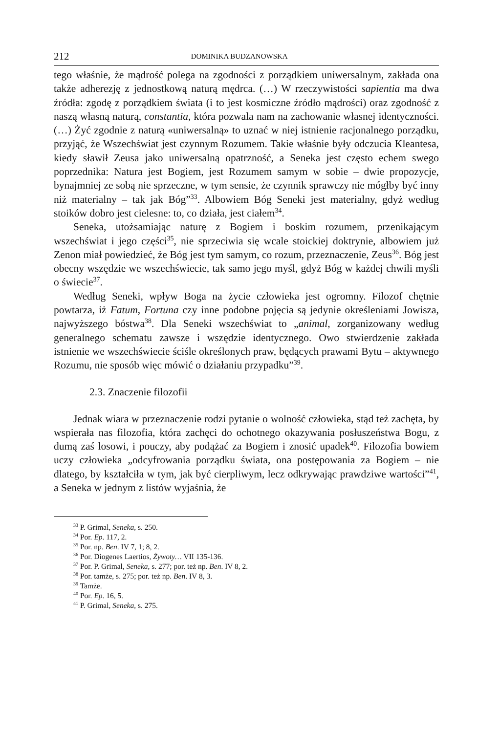212 DOMINIKA BUDZANOWSKA
tego właśnie, że mądrość polega na zgodności z porządkiem uniwersalnym, zakłada ona także adherezję z jednostkową naturą mędrca. (…) W rzeczywistości sapientia ma dwa źródła: zgodę z porządkiem świata (i to jest kosmiczne źródło mądrości) oraz zgodność z naszą własną naturą, constantia, która pozwala nam na zachowanie własnej identyczności. (…) Żyć zgodnie z naturą «uniwersalną» to uznać w niej istnienie racjonalnego porządku, przyjąć, że Wszechświat jest czynnym Rozumem. Takie właśnie były odczucia Kleantesa, kiedy sławił Zeusa jako uniwersalną opatrzność, a Seneka jest często echem swego poprzednika: Natura jest Bogiem, jest Rozumem samym w sobie – dwie propozycje, bynajmniej ze sobą nie sprzeczne, w tym sensie, że czynnik sprawczy nie mógłby być inny niż materialny – tak jak Bóg”<sup>33</sup>. Albowiem Bóg Seneki jest materialny, gdyż według stoików dobro jest cielesne: to, co działa, jest ciałem<sup>34</sup>.
Seneka, utożsamiając naturę z Bogiem i boskim rozumem, przenikającym wszechświat i jego części<sup>35</sup>, nie sprzeciwia się wcale stoickiej doktrynie, albowiem już Zenon miał powiedzieć, że Bóg jest tym samym, co rozum, przeznaczenie, Zeus<sup>36</sup>. Bóg jest obecny wszędzie we wszechświecie, tak samo jego myśl, gdyż Bóg w każdej chwili myśli o świecie<sup>37</sup>.
Według Seneki, wpływ Boga na życie człowieka jest ogromny. Filozof chętnie powtarza, iż Fatum, Fortuna czy inne podobne pojęcia są jedynie określeniami Jowisza, najwyższego bóstwa<sup>38</sup>. Dla Seneki wszechświat to „animal, zorganizowany według generalnego schematu zawsze i wszędzie identycznego. Owo stwierdzenie zakłada istnienie we wszechświecie ściśle określonych praw, będących prawami Bytu – aktywnego Rozumu, nie sposób więc mówić o działaniu przypadku”<sup>39</sup>.
2.3. Znaczenie filozofii
Jednak wiara w przeznaczenie rodzi pytanie o wolność człowieka, stąd też zachęta, by wspierała nas filozofia, która zachęci do ochotnego okazywania posłuszeństwa Bogu, z dumą zaś losowi, i pouczy, aby podążać za Bogiem i znosić upadek<sup>40</sup>. Filozofia bowiem uczy człowieka „odcyfrowania porządku świata, ona postępowania za Bogiem – nie dlatego, by kształciła w tym, jak być cierpliwym, lecz odkrywając prawdziwe wartości”<sup>41</sup>, a Seneka w jednym z listów wyjaśnia, że
<sup>33</sup> P. Grimal, Seneka, s. 250.
<sup>34</sup> Por. Ep. 117, 2.
<sup>35</sup> Por. np. Ben. IV 7, 1; 8, 2.
<sup>36</sup> Por. Diogenes Laertios, Żywoty… VII 135-136.
<sup>37</sup> Por. P. Grimal, Seneka, s. 277; por. też np. Ben. IV 8, 2.
<sup>38</sup> Por. tamże, s. 275; por. też np. Ben. IV 8, 3.
<sup>39</sup> Tamże.
<sup>40</sup> Por. Ep. 16, 5.
<sup>41</sup> P. Grimal, Seneka, s. 275.